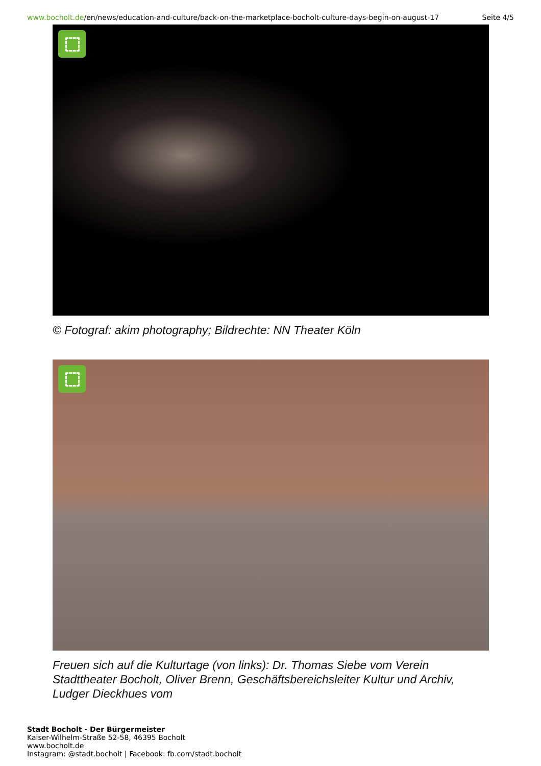www.bocholt.de/en/news/education-and-culture/back-on-the-marketplace-bocholt-culture-days-begin-on-august-17
Seite 4/5
© Fotograf: akim photography; Bildrechte: NN Theater Köln
Freuen sich auf die Kulturtage (von links): Dr. Thomas Siebe vom Verein Stadttheater Bocholt, Oliver Brenn, Geschäftsbereichsleiter Kultur und Archiv, Ludger Dieckhues vom
Stadt Bocholt - Der Bürgermeister
Kaiser-Wilhelm-Straße 52-58, 46395 Bocholt
www.bocholt.de
Instagram: @stadt.bocholt | Facebook: fb.com/stadt.bocholt